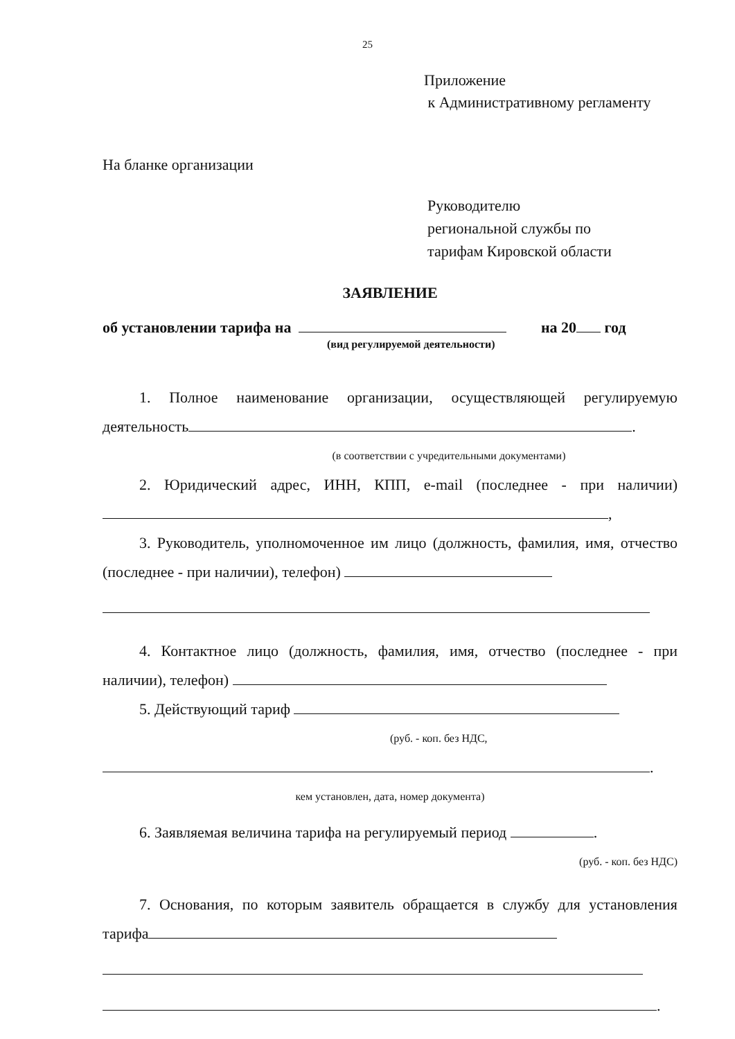25
Приложение
к Административному регламенту
На бланке организации
Руководителю
региональной службы по
тарифам Кировской области
ЗАЯВЛЕНИЕ
об установлении тарифа на на 20 год
(вид регулируемой деятельности)
1. Полное наименование организации, осуществляющей регулируемую деятельность .
(в соответствии с учредительными документами)
2. Юридический адрес, ИНН, КПП, e-mail (последнее - при наличии) ,
3. Руководитель, уполномоченное им лицо (должность, фамилия, имя, отчество (последнее - при наличии), телефон)
4. Контактное лицо (должность, фамилия, имя, отчество (последнее - при наличии), телефон)
5. Действующий тариф
(руб. - коп. без НДС,
.
кем установлен, дата, номер документа)
6. Заявляемая величина тарифа на регулируемый период .
(руб. - коп. без НДС)
7. Основания, по которым заявитель обращается в службу для установления тарифа
.